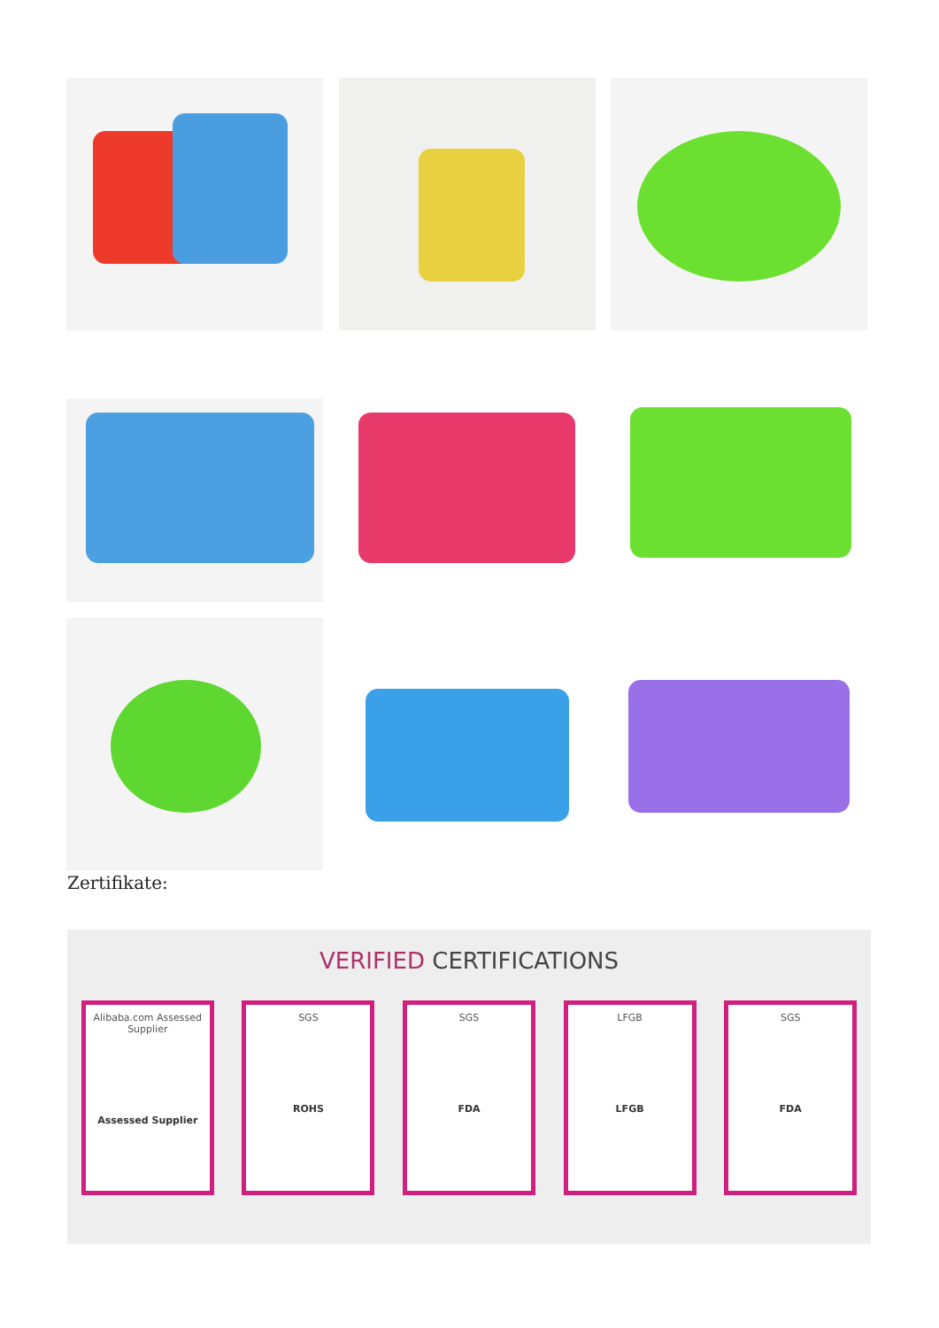Zertifikate:
VERIFIED CERTIFICATIONS
Alibaba.com Assessed Supplier
Assessed Supplier
SGS
ROHS
SGS
FDA
LFGB
LFGB
SGS
FDA